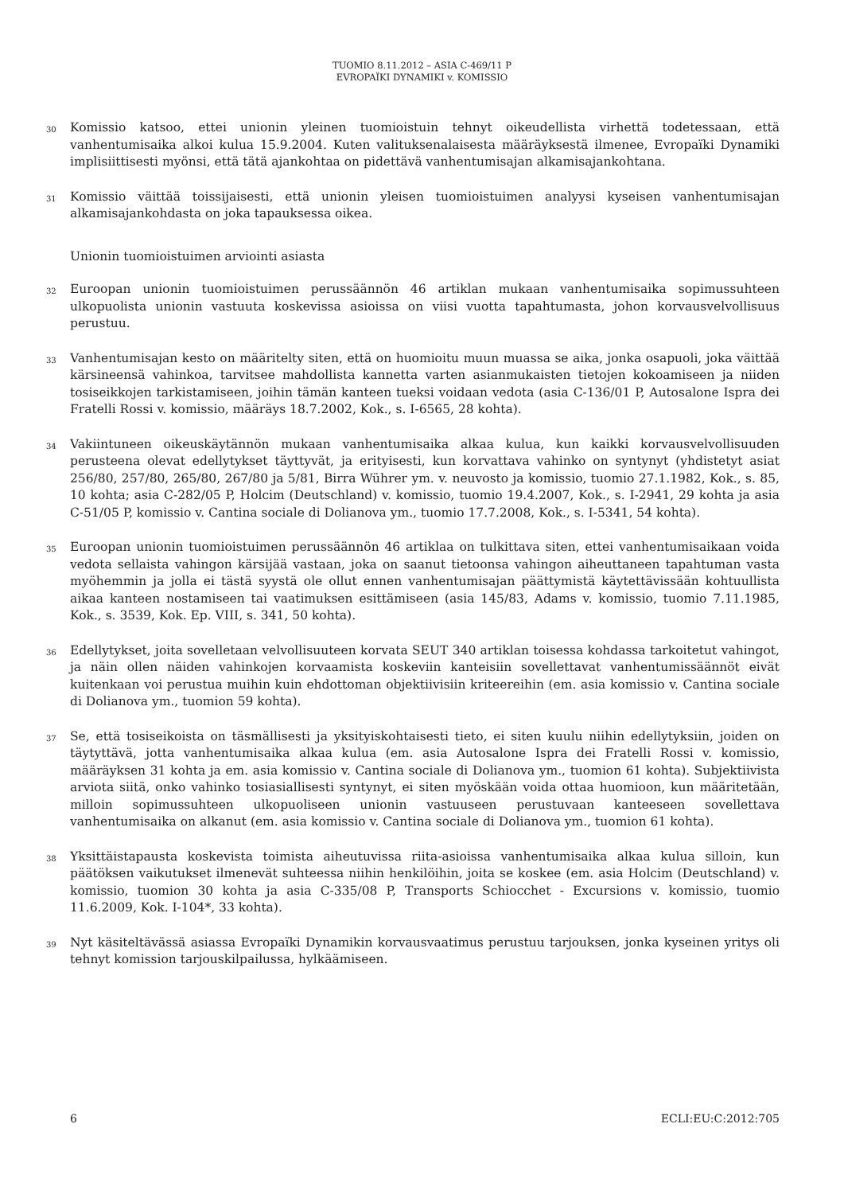TUOMIO 8.11.2012 – ASIA C-469/11 P
EVROPAÏKI DYNAMIKI v. KOMISSIO
30
Komissio katsoo, ettei unionin yleinen tuomioistuin tehnyt oikeudellista virhettä todetessaan, että vanhentumisaika alkoi kulua 15.9.2004. Kuten valituksenalaisesta määräyksestä ilmenee, Evropaïki Dynamiki implisiittisesti myönsi, että tätä ajankohtaa on pidettävä vanhentumisajan alkamisajankohtana.
31
Komissio väittää toissijaisesti, että unionin yleisen tuomioistuimen analyysi kyseisen vanhentumisajan alkamisajankohdasta on joka tapauksessa oikea.
Unionin tuomioistuimen arviointi asiasta
32
Euroopan unionin tuomioistuimen perussäännön 46 artiklan mukaan vanhentumisaika sopimussuhteen ulkopuolista unionin vastuuta koskevissa asioissa on viisi vuotta tapahtumasta, johon korvausvelvollisuus perustuu.
33
Vanhentumisajan kesto on määritelty siten, että on huomioitu muun muassa se aika, jonka osapuoli, joka väittää kärsineensä vahinkoa, tarvitsee mahdollista kannetta varten asianmukaisten tietojen kokoamiseen ja niiden tosiseikkojen tarkistamiseen, joihin tämän kanteen tueksi voidaan vedota (asia C-136/01 P, Autosalone Ispra dei Fratelli Rossi v. komissio, määräys 18.7.2002, Kok., s. I-6565, 28 kohta).
34
Vakiintuneen oikeuskäytännön mukaan vanhentumisaika alkaa kulua, kun kaikki korvausvelvollisuuden perusteena olevat edellytykset täyttyvät, ja erityisesti, kun korvattava vahinko on syntynyt (yhdistetyt asiat 256/80, 257/80, 265/80, 267/80 ja 5/81, Birra Wührer ym. v. neuvosto ja komissio, tuomio 27.1.1982, Kok., s. 85, 10 kohta; asia C-282/05 P, Holcim (Deutschland) v. komissio, tuomio 19.4.2007, Kok., s. I-2941, 29 kohta ja asia C-51/05 P, komissio v. Cantina sociale di Dolianova ym., tuomio 17.7.2008, Kok., s. I-5341, 54 kohta).
35
Euroopan unionin tuomioistuimen perussäännön 46 artiklaa on tulkittava siten, ettei vanhentumisaikaan voida vedota sellaista vahingon kärsijää vastaan, joka on saanut tietoonsa vahingon aiheuttaneen tapahtuman vasta myöhemmin ja jolla ei tästä syystä ole ollut ennen vanhentumisajan päättymistä käytettävissään kohtuullista aikaa kanteen nostamiseen tai vaatimuksen esittämiseen (asia 145/83, Adams v. komissio, tuomio 7.11.1985, Kok., s. 3539, Kok. Ep. VIII, s. 341, 50 kohta).
36
Edellytykset, joita sovelletaan velvollisuuteen korvata SEUT 340 artiklan toisessa kohdassa tarkoitetut vahingot, ja näin ollen näiden vahinkojen korvaamista koskeviin kanteisiin sovellettavat vanhentumissäännöt eivät kuitenkaan voi perustua muihin kuin ehdottoman objektiivisiin kriteereihin (em. asia komissio v. Cantina sociale di Dolianova ym., tuomion 59 kohta).
37
Se, että tosiseikoista on täsmällisesti ja yksityiskohtaisesti tieto, ei siten kuulu niihin edellytyksiin, joiden on täytyttävä, jotta vanhentumisaika alkaa kulua (em. asia Autosalone Ispra dei Fratelli Rossi v. komissio, määräyksen 31 kohta ja em. asia komissio v. Cantina sociale di Dolianova ym., tuomion 61 kohta). Subjektiivista arviota siitä, onko vahinko tosiasiallisesti syntynyt, ei siten myöskään voida ottaa huomioon, kun määritetään, milloin sopimussuhteen ulkopuoliseen unionin vastuuseen perustuvaan kanteeseen sovellettava vanhentumisaika on alkanut (em. asia komissio v. Cantina sociale di Dolianova ym., tuomion 61 kohta).
38
Yksittäistapausta koskevista toimista aiheutuvissa riita-asioissa vanhentumisaika alkaa kulua silloin, kun päätöksen vaikutukset ilmenevät suhteessa niihin henkilöihin, joita se koskee (em. asia Holcim (Deutschland) v. komissio, tuomion 30 kohta ja asia C-335/08 P, Transports Schiocchet - Excursions v. komissio, tuomio 11.6.2009, Kok. I-104*, 33 kohta).
39
Nyt käsiteltävässä asiassa Evropaïki Dynamikin korvausvaatimus perustuu tarjouksen, jonka kyseinen yritys oli tehnyt komission tarjouskilpailussa, hylkäämiseen.
6 ECLI:EU:C:2012:705